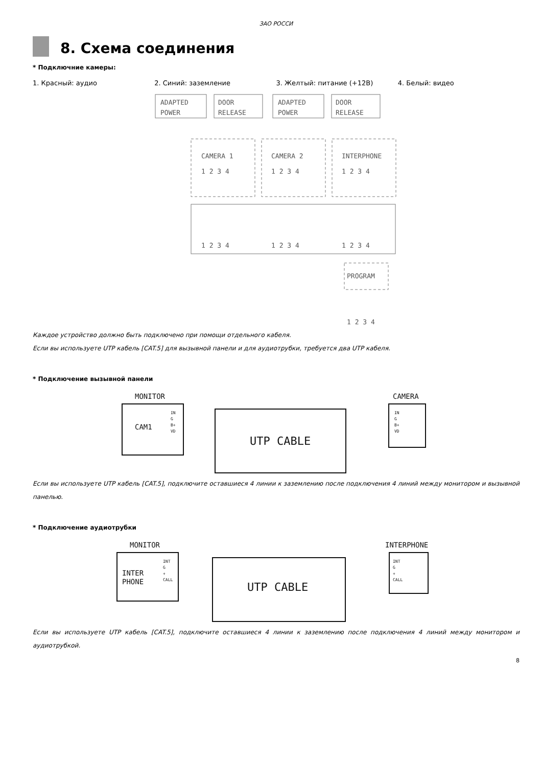ЗАО РОССИ
8. Схема соединения
* Подключние камеры:
1. Красный: аудио 2. Синий: заземление 3. Желтый: питание (+12В) 4. Белый: видео
ADAPTED
POWER
DOOR
RELEASE
ADAPTED
POWER
DOOR
RELEASE
CAMERA 1
1 2 3 4
CAMERA 2
1 2 3 4
INTERPHONE
1 2 3 4
1 2 3 4
1 2 3 4
1 2 3 4
PROGRAM
1 2 3 4
Каждое устройство должно быть подключено при помощи отдельного кабеля.
Если вы используете UTP кабель [CAT.5] для вызывной панели и для аудиотрубки, требуется два UTP кабеля.
* Подключение вызывной панели
MONITOR
CAM1
IN
G
B+
VD
UTP CABLE
CAMERA
IN
G
B+
VD
Если вы используете UTP кабель [CAT.5], подключите оставшиеся 4 линии к заземлению после подключения 4 линий между монитором и вызывной панелью.
* Подключение аудиотрубки
MONITOR
INTER
PHONE
INT
G
+
CALL
UTP CABLE
INTERPHONE
INT
G
+
CALL
Если вы используете UTP кабель [CAT.5], подключите оставшиеся 4 линии к заземлению после подключения 4 линий между монитором и аудиотрубкой.
8